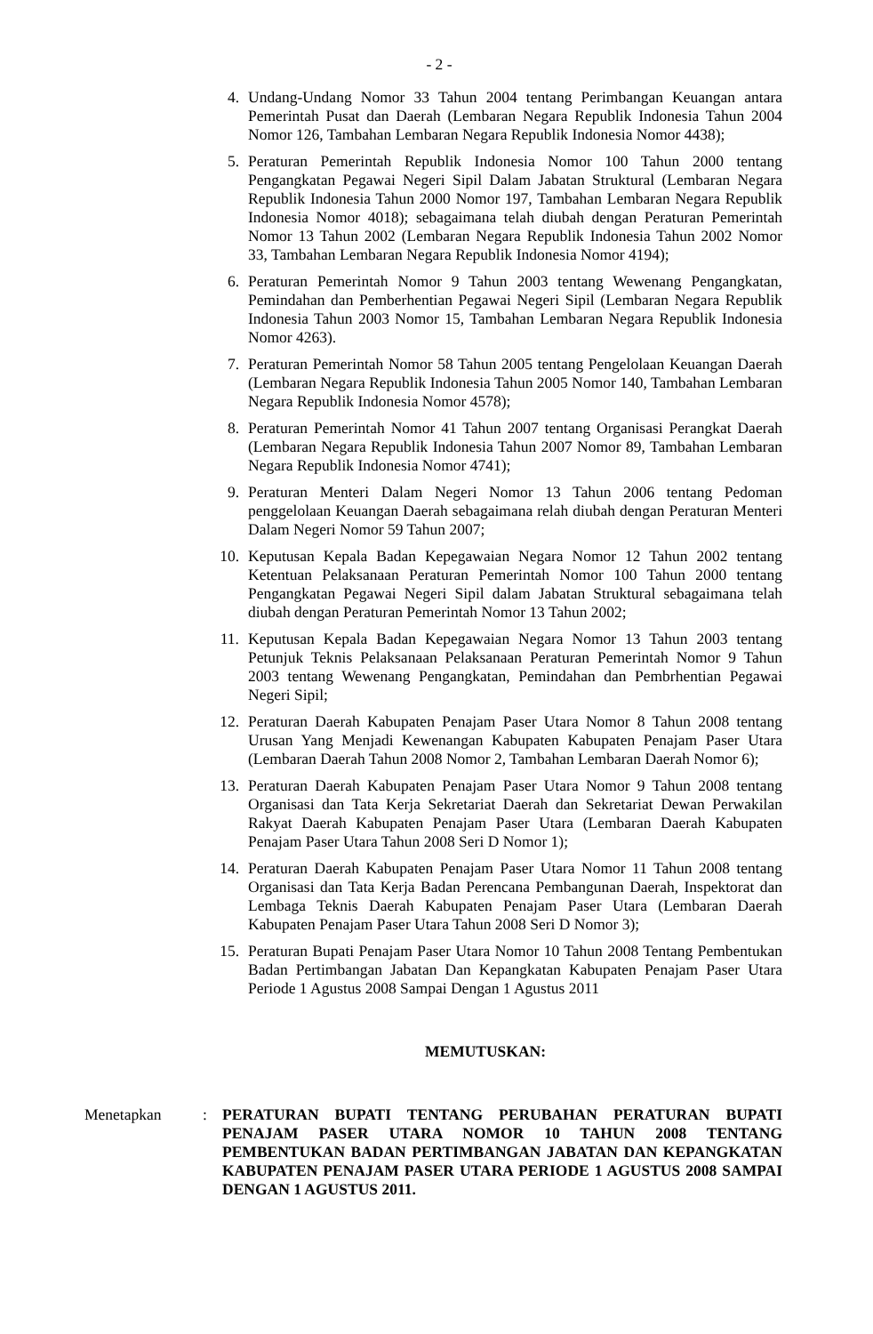- 2 -
4. Undang-Undang Nomor 33 Tahun 2004 tentang Perimbangan Keuangan antara Pemerintah Pusat dan Daerah (Lembaran Negara Republik Indonesia Tahun 2004 Nomor 126, Tambahan Lembaran Negara Republik Indonesia Nomor 4438);
5. Peraturan Pemerintah Republik Indonesia Nomor 100 Tahun 2000 tentang Pengangkatan Pegawai Negeri Sipil Dalam Jabatan Struktural (Lembaran Negara Republik Indonesia Tahun 2000 Nomor 197, Tambahan Lembaran Negara Republik Indonesia Nomor 4018); sebagaimana telah diubah dengan Peraturan Pemerintah Nomor 13 Tahun 2002 (Lembaran Negara Republik Indonesia Tahun 2002 Nomor 33, Tambahan Lembaran Negara Republik Indonesia Nomor 4194);
6. Peraturan Pemerintah Nomor 9 Tahun 2003 tentang Wewenang Pengangkatan, Pemindahan dan Pemberhentian Pegawai Negeri Sipil (Lembaran Negara Republik Indonesia Tahun 2003 Nomor 15, Tambahan Lembaran Negara Republik Indonesia Nomor 4263).
7. Peraturan Pemerintah Nomor 58 Tahun 2005 tentang Pengelolaan Keuangan Daerah (Lembaran Negara Republik Indonesia Tahun 2005 Nomor 140, Tambahan Lembaran Negara Republik Indonesia Nomor 4578);
8. Peraturan Pemerintah Nomor 41 Tahun 2007 tentang Organisasi Perangkat Daerah (Lembaran Negara Republik Indonesia Tahun 2007 Nomor 89, Tambahan Lembaran Negara Republik Indonesia Nomor 4741);
9. Peraturan Menteri Dalam Negeri Nomor 13 Tahun 2006 tentang Pedoman penggelolaan Keuangan Daerah sebagaimana relah diubah dengan Peraturan Menteri Dalam Negeri Nomor 59 Tahun 2007;
10. Keputusan Kepala Badan Kepegawaian Negara Nomor 12 Tahun 2002 tentang Ketentuan Pelaksanaan Peraturan Pemerintah Nomor 100 Tahun 2000 tentang Pengangkatan Pegawai Negeri Sipil dalam Jabatan Struktural sebagaimana telah diubah dengan Peraturan Pemerintah Nomor 13 Tahun 2002;
11. Keputusan Kepala Badan Kepegawaian Negara Nomor 13 Tahun 2003 tentang Petunjuk Teknis Pelaksanaan Pelaksanaan Peraturan Pemerintah Nomor 9 Tahun 2003 tentang Wewenang Pengangkatan, Pemindahan dan Pembrhentian Pegawai Negeri Sipil;
12. Peraturan Daerah Kabupaten Penajam Paser Utara Nomor 8 Tahun 2008 tentang Urusan Yang Menjadi Kewenangan Kabupaten Kabupaten Penajam Paser Utara (Lembaran Daerah Tahun 2008 Nomor 2, Tambahan Lembaran Daerah Nomor 6);
13. Peraturan Daerah Kabupaten Penajam Paser Utara Nomor 9 Tahun 2008 tentang Organisasi dan Tata Kerja Sekretariat Daerah dan Sekretariat Dewan Perwakilan Rakyat Daerah Kabupaten Penajam Paser Utara (Lembaran Daerah Kabupaten Penajam Paser Utara Tahun 2008 Seri D Nomor 1);
14. Peraturan Daerah Kabupaten Penajam Paser Utara Nomor 11 Tahun 2008 tentang Organisasi dan Tata Kerja Badan Perencana Pembangunan Daerah, Inspektorat dan Lembaga Teknis Daerah Kabupaten Penajam Paser Utara (Lembaran Daerah Kabupaten Penajam Paser Utara Tahun 2008 Seri D Nomor 3);
15. Peraturan Bupati Penajam Paser Utara Nomor 10 Tahun 2008 Tentang Pembentukan Badan Pertimbangan Jabatan Dan Kepangkatan Kabupaten Penajam Paser Utara Periode 1 Agustus 2008 Sampai Dengan 1 Agustus 2011
MEMUTUSKAN:
Menetapkan: PERATURAN BUPATI TENTANG PERUBAHAN PERATURAN BUPATI PENAJAM PASER UTARA NOMOR 10 TAHUN 2008 TENTANG PEMBENTUKAN BADAN PERTIMBANGAN JABATAN DAN KEPANGKATAN KABUPATEN PENAJAM PASER UTARA PERIODE 1 AGUSTUS 2008 SAMPAI DENGAN 1 AGUSTUS 2011.